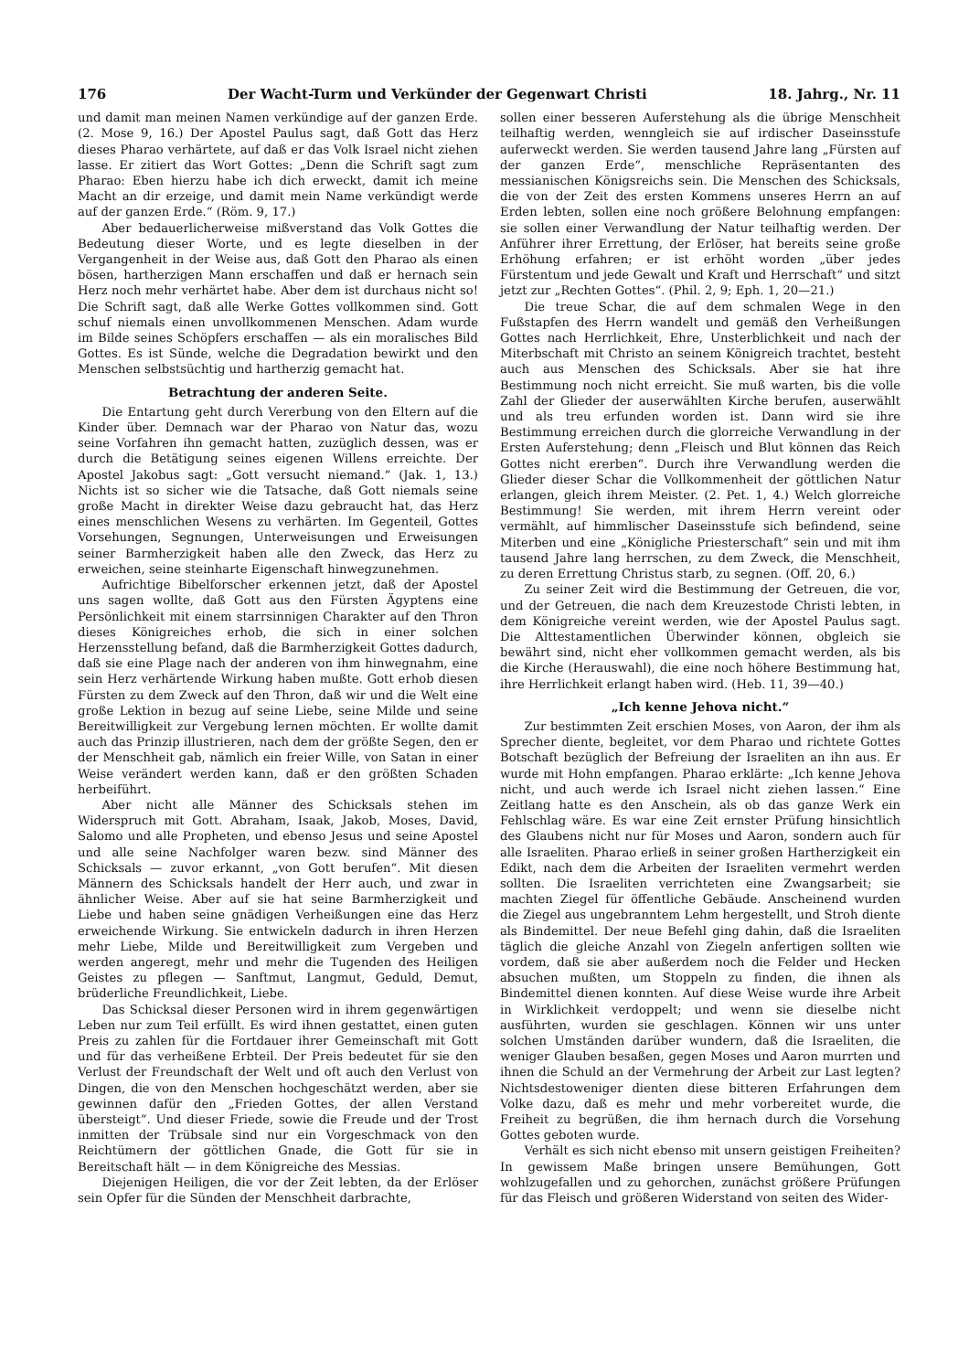176 Der Wacht-Turm und Verkünder der Gegenwart Christi 18. Jahrg., Nr. 11
und damit man meinen Namen verkündige auf der ganzen Erde. (2. Mose 9, 16.) Der Apostel Paulus sagt, daß Gott das Herz dieses Pharao verhärtete, auf daß er das Volk Israel nicht ziehen lasse. Er zitiert das Wort Gottes: „Denn die Schrift sagt zum Pharao: Eben hierzu habe ich dich erweckt, damit ich meine Macht an dir erzeige, und damit mein Name verkündigt werde auf der ganzen Erde.“ (Röm. 9, 17.)
Aber bedauerlicherweise mißverstand das Volk Gottes die Bedeutung dieser Worte, und es legte dieselben in der Vergangenheit in der Weise aus, daß Gott den Pharao als einen bösen, hartherzigen Mann erschaffen und daß er hernach sein Herz noch mehr verhärtet habe. Aber dem ist durchaus nicht so! Die Schrift sagt, daß alle Werke Gottes vollkommen sind. Gott schuf niemals einen unvollkommenen Menschen. Adam wurde im Bilde seines Schöpfers erschaffen — als ein moralisches Bild Gottes. Es ist Sünde, welche die Degradation bewirkt und den Menschen selbstsüchtig und hartherzig gemacht hat.
Betrachtung der anderen Seite.
Die Entartung geht durch Vererbung von den Eltern auf die Kinder über. Demnach war der Pharao von Natur das, wozu seine Vorfahren ihn gemacht hatten, zuzüglich dessen, was er durch die Betätigung seines eigenen Willens erreichte. Der Apostel Jakobus sagt: „Gott versucht niemand.“ (Jak. 1, 13.) Nichts ist so sicher wie die Tatsache, daß Gott niemals seine große Macht in direkter Weise dazu gebraucht hat, das Herz eines menschlichen Wesens zu verhärten. Im Gegenteil, Gottes Vorsehungen, Segnungen, Unterweisungen und Erweisungen seiner Barmherzigkeit haben alle den Zweck, das Herz zu erweichen, seine steinharte Eigenschaft hinwegzunehmen.
Aufrichtige Bibelforscher erkennen jetzt, daß der Apostel uns sagen wollte, daß Gott aus den Fürsten Ägyptens eine Persönlichkeit mit einem starrsinnigen Charakter auf den Thron dieses Königreiches erhob, die sich in einer solchen Herzensstellung befand, daß die Barmherzigkeit Gottes dadurch, daß sie eine Plage nach der anderen von ihm hinwegnahm, eine sein Herz verhärtende Wirkung haben mußte. Gott erhob diesen Fürsten zu dem Zweck auf den Thron, daß wir und die Welt eine große Lektion in bezug auf seine Liebe, seine Milde und seine Bereitwilligkeit zur Vergebung lernen möchten. Er wollte damit auch das Prinzip illustrieren, nach dem der größte Segen, den er der Menschheit gab, nämlich ein freier Wille, von Satan in einer Weise verändert werden kann, daß er den größten Schaden herbeiführt.
Aber nicht alle Männer des Schicksals stehen im Widerspruch mit Gott. Abraham, Isaak, Jakob, Moses, David, Salomo und alle Propheten, und ebenso Jesus und seine Apostel und alle seine Nachfolger waren bezw. sind Männer des Schicksals — zuvor erkannt, „von Gott berufen“. Mit diesen Männern des Schicksals handelt der Herr auch, und zwar in ähnlicher Weise. Aber auf sie hat seine Barmherzigkeit und Liebe und haben seine gnädigen Verheißungen eine das Herz erweichende Wirkung. Sie entwickeln dadurch in ihren Herzen mehr Liebe, Milde und Bereitwilligkeit zum Vergeben und werden angeregt, mehr und mehr die Tugenden des Heiligen Geistes zu pflegen — Sanftmut, Langmut, Geduld, Demut, brüderliche Freundlichkeit, Liebe.
Das Schicksal dieser Personen wird in ihrem gegenwärtigen Leben nur zum Teil erfüllt. Es wird ihnen gestattet, einen guten Preis zu zahlen für die Fortdauer ihrer Gemeinschaft mit Gott und für das verheißene Erbteil. Der Preis bedeutet für sie den Verlust der Freundschaft der Welt und oft auch den Verlust von Dingen, die von den Menschen hochgeschätzt werden, aber sie gewinnen dafür den „Frieden Gottes, der allen Verstand übersteigt“. Und dieser Friede, sowie die Freude und der Trost inmitten der Trübsale sind nur ein Vorgeschmack von den Reichtümern der göttlichen Gnade, die Gott für sie in Bereitschaft hält — in dem Königreiche des Messias.
Diejenigen Heiligen, die vor der Zeit lebten, da der Erlöser sein Opfer für die Sünden der Menschheit darbrachte,
sollen einer besseren Auferstehung als die übrige Menschheit teilhaftig werden, wenngleich sie auf irdischer Daseinsstufe auferweckt werden. Sie werden tausend Jahre lang „Fürsten auf der ganzen Erde“, menschliche Repräsentanten des messianischen Königsreichs sein. Die Menschen des Schicksals, die von der Zeit des ersten Kommens unseres Herrn an auf Erden lebten, sollen eine noch größere Belohnung empfangen: sie sollen einer Verwandlung der Natur teilhaftig werden. Der Anführer ihrer Errettung, der Erlöser, hat bereits seine große Erhöhung erfahren; er ist erhöht worden „über jedes Fürstentum und jede Gewalt und Kraft und Herrschaft“ und sitzt jetzt zur „Rechten Gottes“. (Phil. 2, 9; Eph. 1, 20—21.)
Die treue Schar, die auf dem schmalen Wege in den Fußstapfen des Herrn wandelt und gemäß den Verheißungen Gottes nach Herrlichkeit, Ehre, Unsterblichkeit und nach der Miterbschaft mit Christo an seinem Königreich trachtet, besteht auch aus Menschen des Schicksals. Aber sie hat ihre Bestimmung noch nicht erreicht. Sie muß warten, bis die volle Zahl der Glieder der auserwählten Kirche berufen, auserwählt und als treu erfunden worden ist. Dann wird sie ihre Bestimmung erreichen durch die glorreiche Verwandlung in der Ersten Auferstehung; denn „Fleisch und Blut können das Reich Gottes nicht ererben“. Durch ihre Verwandlung werden die Glieder dieser Schar die Vollkommenheit der göttlichen Natur erlangen, gleich ihrem Meister. (2. Pet. 1, 4.) Welch glorreiche Bestimmung! Sie werden, mit ihrem Herrn vereint oder vermählt, auf himmlischer Daseinsstufe sich befindend, seine Miterben und eine „Königliche Priesterschaft“ sein und mit ihm tausend Jahre lang herrschen, zu dem Zweck, die Menschheit, zu deren Errettung Christus starb, zu segnen. (Off. 20, 6.)
Zu seiner Zeit wird die Bestimmung der Getreuen, die vor, und der Getreuen, die nach dem Kreuzestode Christi lebten, in dem Königreiche vereint werden, wie der Apostel Paulus sagt. Die Alttestamentlichen Überwinder können, obgleich sie bewährt sind, nicht eher vollkommen gemacht werden, als bis die Kirche (Herauswahl), die eine noch höhere Bestimmung hat, ihre Herrlichkeit erlangt haben wird. (Heb. 11, 39—40.)
„Ich kenne Jehova nicht.“
Zur bestimmten Zeit erschien Moses, von Aaron, der ihm als Sprecher diente, begleitet, vor dem Pharao und richtete Gottes Botschaft bezüglich der Befreiung der Israeliten an ihn aus. Er wurde mit Hohn empfangen. Pharao erklärte: „Ich kenne Jehova nicht, und auch werde ich Israel nicht ziehen lassen.“ Eine Zeitlang hatte es den Anschein, als ob das ganze Werk ein Fehlschlag wäre. Es war eine Zeit ernster Prüfung hinsichtlich des Glaubens nicht nur für Moses und Aaron, sondern auch für alle Israeliten. Pharao erließ in seiner großen Hartherzigkeit ein Edikt, nach dem die Arbeiten der Israeliten vermehrt werden sollten. Die Israeliten verrichteten eine Zwangsarbeit; sie machten Ziegel für öffentliche Gebäude. Anscheinend wurden die Ziegel aus ungebranntem Lehm hergestellt, und Stroh diente als Bindemittel. Der neue Befehl ging dahin, daß die Israeliten täglich die gleiche Anzahl von Ziegeln anfertigen sollten wie vordem, daß sie aber außerdem noch die Felder und Hecken absuchen mußten, um Stoppeln zu finden, die ihnen als Bindemittel dienen konnten. Auf diese Weise wurde ihre Arbeit in Wirklichkeit verdoppelt; und wenn sie dieselbe nicht ausführten, wurden sie geschlagen. Können wir uns unter solchen Umständen darüber wundern, daß die Israeliten, die weniger Glauben besaßen, gegen Moses und Aaron murrten und ihnen die Schuld an der Vermehrung der Arbeit zur Last legten? Nichtsdestoweniger dienten diese bitteren Erfahrungen dem Volke dazu, daß es mehr und mehr vorbereitet wurde, die Freiheit zu begrüßen, die ihm hernach durch die Vorsehung Gottes geboten wurde.
Verhält es sich nicht ebenso mit unsern geistigen Freiheiten? In gewissem Maße bringen unsere Bemühungen, Gott wohlzugefallen und zu gehorchen, zunächst größere Prüfungen für das Fleisch und größeren Widerstand von seiten des Wider-